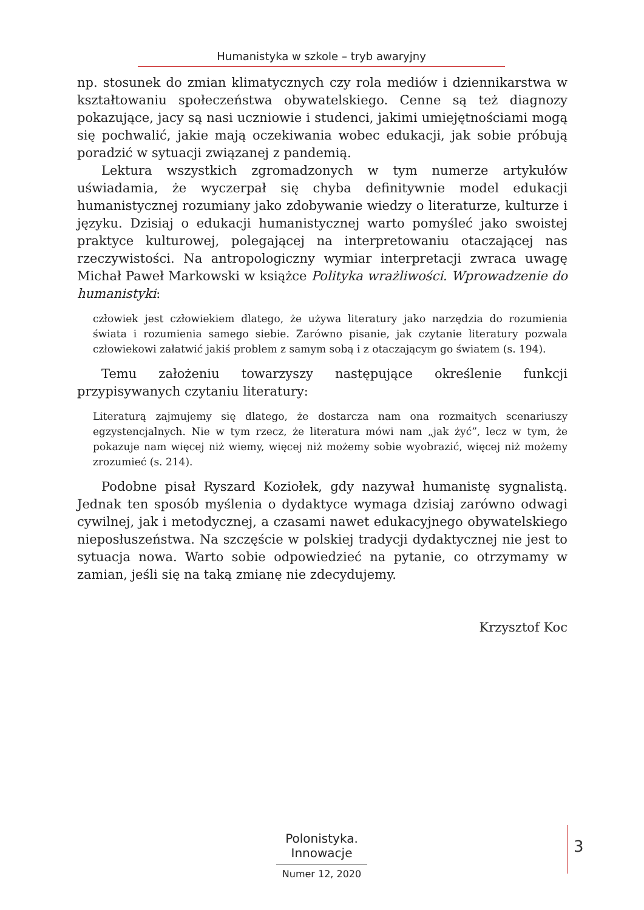Humanistyka w szkole – tryb awaryjny
np. stosunek do zmian klimatycznych czy rola mediów i dziennikarstwa w kształtowaniu społeczeństwa obywatelskiego. Cenne są też diagnozy pokazujące, jacy są nasi uczniowie i studenci, jakimi umiejętnościami mogą się pochwalić, jakie mają oczekiwania wobec edukacji, jak sobie próbują poradzić w sytuacji związanej z pandemią.
Lektura wszystkich zgromadzonych w tym numerze artykułów uświadamia, że wyczerpał się chyba definitywnie model edukacji humanistycznej rozumiany jako zdobywanie wiedzy o literaturze, kulturze i języku. Dzisiaj o edukacji humanistycznej warto pomyśleć jako swoistej praktyce kulturowej, polegającej na interpretowaniu otaczającej nas rzeczywistości. Na antropologiczny wymiar interpretacji zwraca uwagę Michał Paweł Markowski w książce Polityka wrażliwości. Wprowadzenie do humanistyki:
człowiek jest człowiekiem dlatego, że używa literatury jako narzędzia do rozumienia świata i rozumienia samego siebie. Zarówno pisanie, jak czytanie literatury pozwala człowiekowi załatwić jakiś problem z samym sobą i z otaczającym go światem (s. 194).
Temu założeniu towarzyszy następujące określenie funkcji przypisywanych czytaniu literatury:
Literaturą zajmujemy się dlatego, że dostarcza nam ona rozmaitych scenariuszy egzystencjalnych. Nie w tym rzecz, że literatura mówi nam „jak żyć”, lecz w tym, że pokazuje nam więcej niż wiemy, więcej niż możemy sobie wyobrazić, więcej niż możemy zrozumieć (s. 214).
Podobne pisał Ryszard Koziołek, gdy nazywał humanistę sygnalistą. Jednak ten sposób myślenia o dydaktyce wymaga dzisiaj zarówno odwagi cywilnej, jak i metodycznej, a czasami nawet edukacyjnego obywatelskiego nieposłuszeństwa. Na szczęście w polskiej tradycji dydaktycznej nie jest to sytuacja nowa. Warto sobie odpowiedzieć na pytanie, co otrzymamy w zamian, jeśli się na taką zmianę nie zdecydujemy.
Krzysztof Koc
Polonistyka. Innowacje
Numer 12, 2020
3